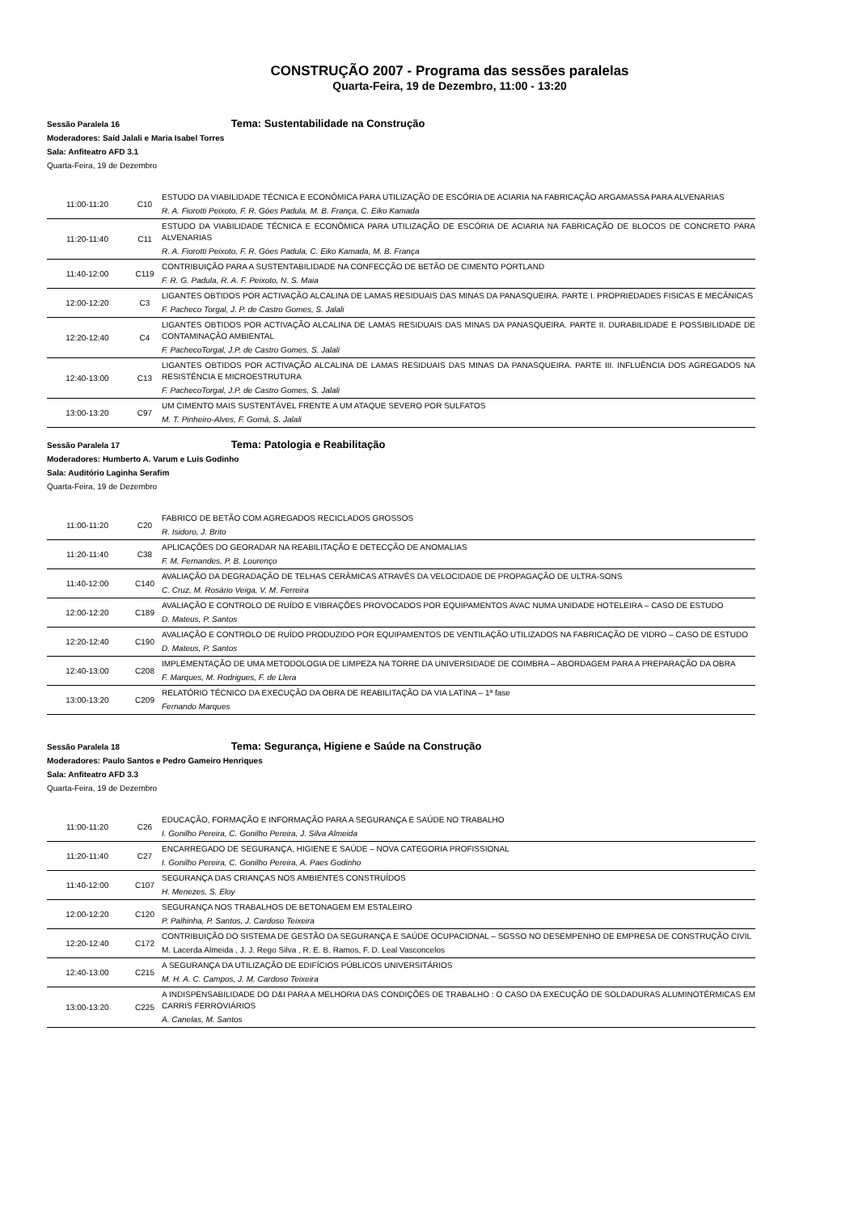CONSTRUÇÃO 2007 - Programa das sessões paralelas
Quarta-Feira, 19 de Dezembro, 11:00 - 13:20
Sessão Paralela 16 Tema: Sustentabilidade na Construção
Moderadores: Saíd Jalali e Maria Isabel Torres
Sala: Anfiteatro AFD 3.1
Quarta-Feira, 19 de Dezembro
| 11:00-11:20 | C10 | ESTUDO DA VIABILIDADE TÉCNICA E ECONÔMICA PARA UTILIZAÇÃO DE ESCÓRIA DE ACIARIA NA FABRICAÇÃO ARGAMASSA PARA ALVENARIAS R. A. Fiorotti Peixoto, F. R. Góes Padula, M. B. França, C. Eiko Kamada |
| 11:20-11:40 | C11 | ESTUDO DA VIABILIDADE TÉCNICA E ECONÔMICA PARA UTILIZAÇÃO DE ESCÓRIA DE ACIARIA NA FABRICAÇÃO DE BLOCOS DE CONCRETO PARA ALVENARIAS R. A. Fiorotti Peixoto, F. R. Góes Padula, C. Eiko Kamada, M. B. França |
| 11:40-12:00 | C119 | CONTRIBUIÇÃO PARA A SUSTENTABILIDADE NA CONFECÇÃO DE BETÃO DE CIMENTO PORTLAND F. R. G. Padula, R. A. F. Peixoto, N. S. Maia |
| 12:00-12:20 | C3 | LIGANTES OBTIDOS POR ACTIVAÇÃO ALCALINA DE LAMAS RESIDUAIS DAS MINAS DA PANASQUEIRA. PARTE I. PROPRIEDADES FISICAS E MECÂNICAS F. Pacheco Torgal, J. P. de Castro Gomes, S. Jalali |
| 12:20-12:40 | C4 | LIGANTES OBTIDOS POR ACTIVAÇÃO ALCALINA DE LAMAS RESIDUAIS DAS MINAS DA PANASQUEIRA. PARTE II. DURABILIDADE E POSSIBILIDADE DE CONTAMINAÇÃO AMBIENTAL F. PachecoTorgal, J.P. de Castro Gomes, S. Jalali |
| 12:40-13:00 | C13 | LIGANTES OBTIDOS POR ACTIVAÇÃO ALCALINA DE LAMAS RESIDUAIS DAS MINAS DA PANASQUEIRA. PARTE III. INFLUÊNCIA DOS AGREGADOS NA RESISTÊNCIA E MICROESTRUTURA F. PachecoTorgal, J.P. de Castro Gomes, S. Jalali |
| 13:00-13:20 | C97 | UM CIMENTO MAIS SUSTENTÁVEL FRENTE A UM ATAQUE SEVERO POR SULFATOS M. T. Pinheiro-Alves, F. Gomà, S. Jalali |
Sessão Paralela 17 Tema: Patologia e Reabilitação
Moderadores: Humberto A. Varum e Luís Godinho
Sala: Auditório Laginha Serafim
Quarta-Feira, 19 de Dezembro
| 11:00-11:20 | C20 | FABRICO DE BETÃO COM AGREGADOS RECICLADOS GROSSOS R. Isidoro, J. Brito |
| 11:20-11:40 | C38 | APLICAÇÕES DO GEORADAR NA REABILITAÇÃO E DETECÇÃO DE ANOMALIAS F. M. Fernandes, P. B. Lourenço |
| 11:40-12:00 | C140 | AVALIAÇÃO DA DEGRADAÇÃO DE TELHAS CERÂMICAS ATRAVÉS DA VELOCIDADE DE PROPAGAÇÃO DE ULTRA-SONS C. Cruz, M. Rosário Veiga, V. M. Ferreira |
| 12:00-12:20 | C189 | AVALIAÇÃO E CONTROLO DE RUÍDO E VIBRAÇÕES PROVOCADOS POR EQUIPAMENTOS AVAC NUMA UNIDADE HOTELEIRA – CASO DE ESTUDO D. Mateus, P. Santos |
| 12:20-12:40 | C190 | AVALIAÇÃO E CONTROLO DE RUÍDO PRODUZIDO POR EQUIPAMENTOS DE VENTILAÇÃO UTILIZADOS NA FABRICAÇÃO DE VIDRO – CASO DE ESTUDO D. Mateus, P. Santos |
| 12:40-13:00 | C208 | IMPLEMENTAÇÃO DE UMA METODOLOGIA DE LIMPEZA NA TORRE DA UNIVERSIDADE DE COIMBRA – ABORDAGEM PARA A PREPARAÇÃO DA OBRA F. Marques, M. Rodrigues, F. de Llera |
| 13:00-13:20 | C209 | RELATÓRIO TÉCNICO DA EXECUÇÃO DA OBRA DE REABILITAÇÃO DA VIA LATINA – 1ª fase Fernando Marques |
Sessão Paralela 18 Tema: Segurança, Higiene e Saúde na Construção
Moderadores: Paulo Santos e Pedro Gameiro Henriques
Sala: Anfiteatro AFD 3.3
Quarta-Feira, 19 de Dezembro
| 11:00-11:20 | C26 | EDUCAÇÃO, FORMAÇÃO E INFORMAÇÃO PARA A SEGURANÇA E SAÚDE NO TRABALHO I. Gonilho Pereira, C. Gonilho Pereira, J. Silva Almeida |
| 11:20-11:40 | C27 | ENCARREGADO DE SEGURANÇA, HIGIENE E SAÚDE – NOVA CATEGORIA PROFISSIONAL I. Gonilho Pereira, C. Gonilho Pereira, A. Paes Godinho |
| 11:40-12:00 | C107 | SEGURANÇA DAS CRIANÇAS NOS AMBIENTES CONSTRUÍDOS H. Menezes, S. Eloy |
| 12:00-12:20 | C120 | SEGURANÇA NOS TRABALHOS DE BETONAGEM EM ESTALEIRO P. Palhinha, P. Santos, J. Cardoso Teixeira |
| 12:20-12:40 | C172 | CONTRIBUIÇÃO DO SISTEMA DE GESTÃO DA SEGURANÇA E SAÚDE OCUPACIONAL – SGSSO NO DESEMPENHO DE EMPRESA DE CONSTRUÇÃO CIVIL M. Lacerda Almeida , J. J. Rego Silva , R. E. B. Ramos, F. D. Leal Vasconcelos |
| 12:40-13:00 | C215 | A SEGURANÇA DA UTILIZAÇÃO DE EDIFÍCIOS PÚBLICOS UNIVERSITÁRIOS M. H. A. C. Campos, J. M. Cardoso Teixeira |
| 13:00-13:20 | C225 | A INDISPENSABILIDADE DO D&I PARA A MELHORIA DAS CONDIÇÕES DE TRABALHO : O CASO DA EXECUÇÃO DE SOLDADURAS ALUMINOTÉRMICAS EM CARRIS FERROVIÁRIOS A. Canelas, M. Santos |